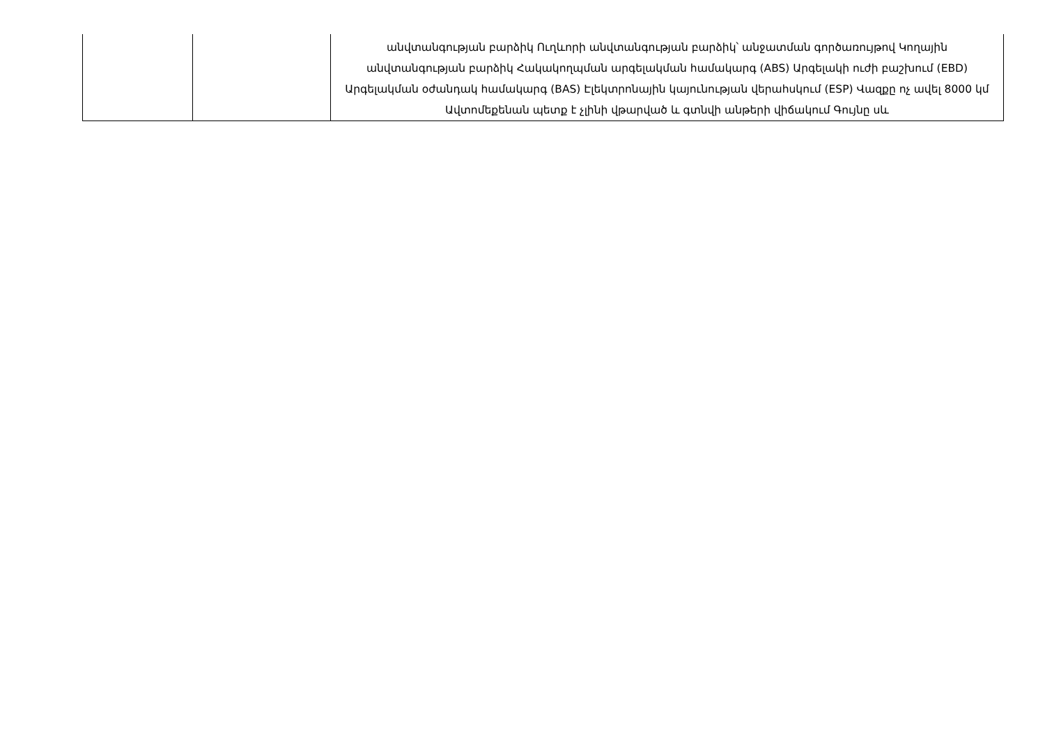| | | անվտանգության բարձիկ Ուղևորի անվտանգության բարձիկ՝ անջատման գործառույթով Կողային անվտանգության բարձիկ Հակակողպման արգելակման համակարգ (ABS) Արգելակի ուժի բաշխում (EBD) Արգելակման օժանդակ համակարգ (BAS) Էլեկտրոնային կայունության վերահսկում (ESP) Վազքը ոչ ավել 8000 կմ Ավտոմեքենան պետք է չլինի վթարված և գտնվի անթերի վիճակում Գույնը սև |